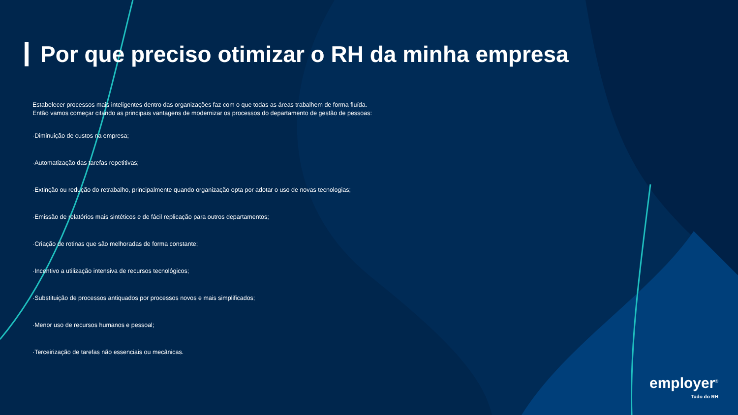Por que preciso otimizar o RH da minha empresa
Estabelecer processos mais inteligentes dentro das organizações faz com o que todas as áreas trabalhem de forma fluída.
Então vamos começar citando as principais vantagens de modernizar os processos do departamento de gestão de pessoas:
·Diminuição de custos na empresa;
·Automatização das tarefas repetitivas;
·Extinção ou redução do retrabalho, principalmente quando organização opta por adotar o uso de novas tecnologias;
·Emissão de relatórios mais sintéticos e de fácil replicação para outros departamentos;
·Criação de rotinas que são melhoradas de forma constante;
·Incentivo a utilização intensiva de recursos tecnológicos;
·Substituição de processos antiquados por processos novos e mais simplificados;
·Menor uso de recursos humanos e pessoal;
·Terceirização de tarefas não essenciais ou mecânicas.
employer<sup>®</sup>
Tudo do RH